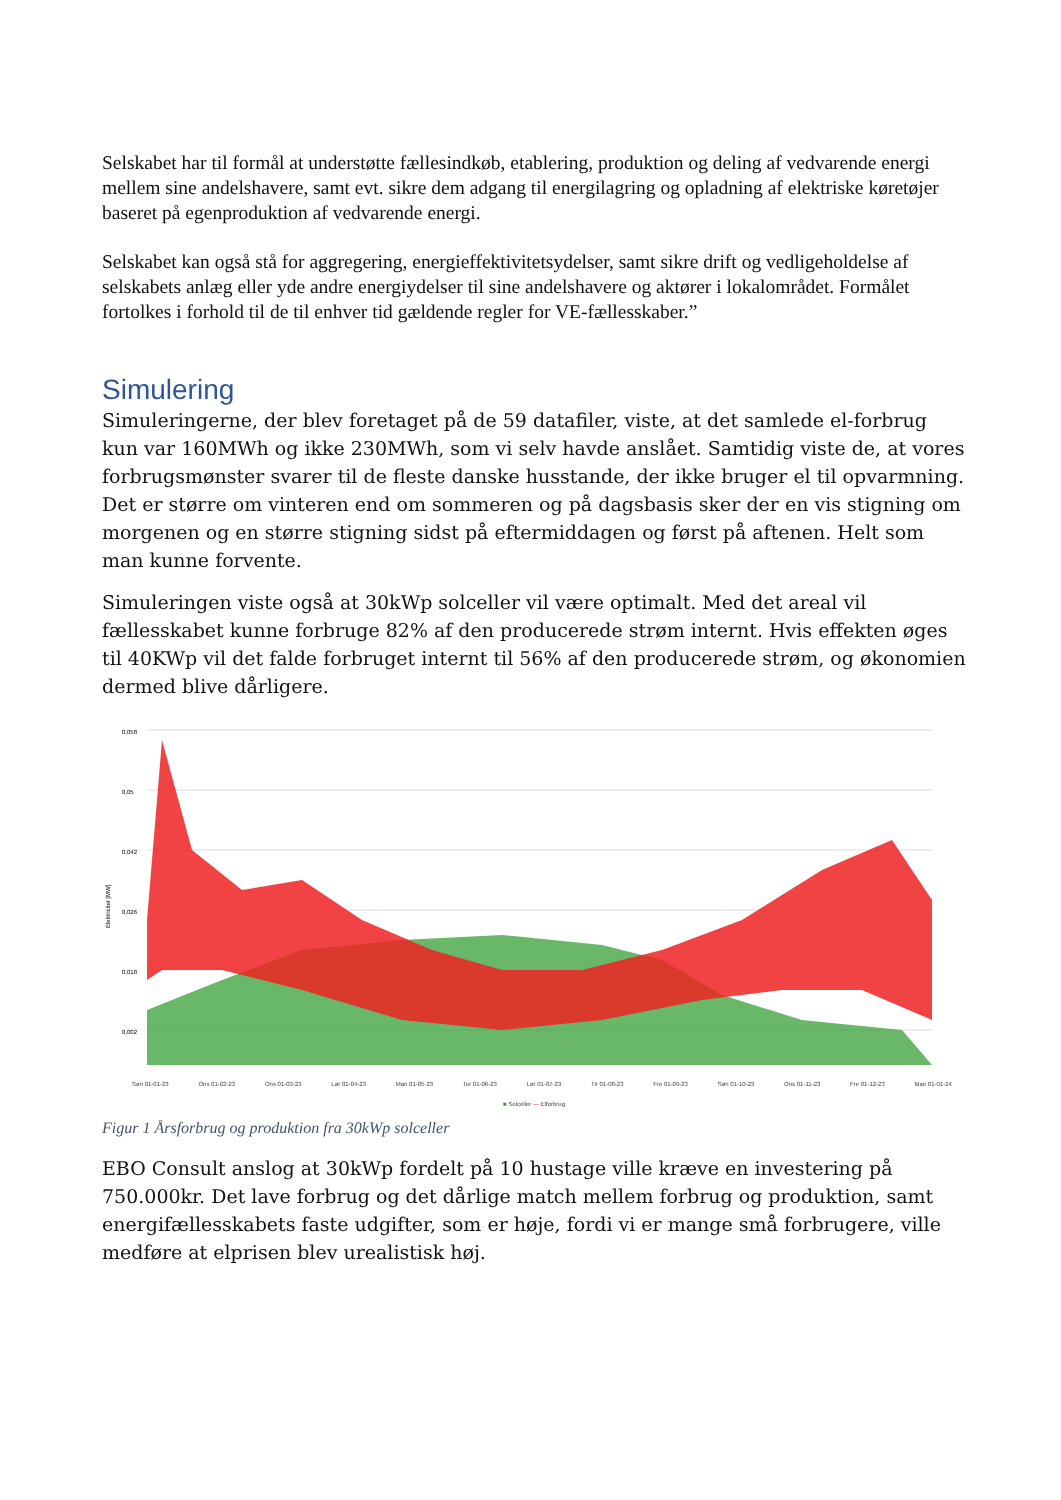Selskabet har til formål at understøtte fællesindkøb, etablering, produktion og deling af vedvarende energi mellem sine andelshavere, samt evt. sikre dem adgang til energilagring og opladning af elektriske køretøjer baseret på egenproduktion af vedvarende energi.
Selskabet kan også stå for aggregering, energieffektivitetsydelser, samt sikre drift og vedligeholdelse af selskabets anlæg eller yde andre energiydelser til sine andelshavere og aktører i lokalområdet. Formålet fortolkes i forhold til de til enhver tid gældende regler for VE-fællesskaber.”
Simulering
Simuleringerne, der blev foretaget på de 59 datafiler, viste, at det samlede el-forbrug kun var 160MWh og ikke 230MWh, som vi selv havde anslået. Samtidig viste de, at vores forbrugsmønster svarer til de fleste danske husstande, der ikke bruger el til opvarmning. Det er større om vinteren end om sommeren og på dagsbasis sker der en vis stigning om morgenen og en større stigning sidst på eftermiddagen og først på aftenen. Helt som man kunne forvente.
Simuleringen viste også at 30kWp solceller vil være optimalt. Med det areal vil fællesskabet kunne forbruge 82% af den producerede strøm internt. Hvis effekten øges til 40KWp vil det falde forbruget internt til 56% af den producerede strøm, og økonomien dermed blive dårligere.
Elektricitet [MW]
0,058
0,05
0,042
0,026
0,018
0,002
Søn 01-01-23 Ons 01-02-23 Ons 01-03-23 Lør 01-04-23 Man 01-05-23 Tor 01-06-23 Lør 01-07-23 Tir 01-08-23 Fre 01-09-23 Søn 01-10-23 Ons 01-11-23 Fre 01-12-23 Man 01-01-24
■ Solceller — Elforbrug
Figur 1 Årsforbrug og produktion fra 30kWp solceller
EBO Consult anslog at 30kWp fordelt på 10 hustage ville kræve en investering på 750.000kr. Det lave forbrug og det dårlige match mellem forbrug og produktion, samt energifællesskabets faste udgifter, som er høje, fordi vi er mange små forbrugere, ville medføre at elprisen blev urealistisk høj.